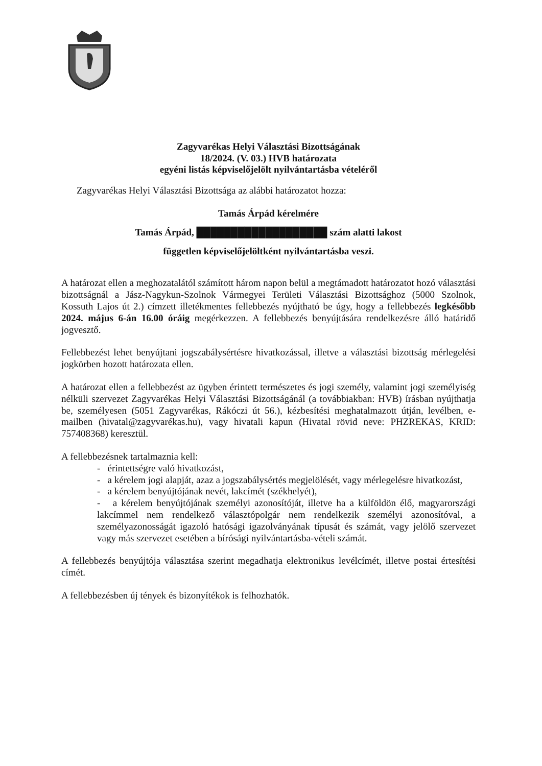Zagyvarékas Helyi Választási Bizottságának
18/2024. (V. 03.) HVB határozata
egyéni listás képviselőjelölt nyilvántartásba vételéről
Zagyvarékas Helyi Választási Bizottsága az alábbi határozatot hozza:
Tamás Árpád kérelmére
Tamás Árpád, ███████████████████ szám alatti lakost
független képviselőjelöltként nyilvántartásba veszi.
A határozat ellen a meghozatalától számított három napon belül a megtámadott határozatot hozó választási bizottságnál a Jász-Nagykun-Szolnok Vármegyei Területi Választási Bizottsághoz (5000 Szolnok, Kossuth Lajos út 2.) címzett illetékmentes fellebbezés nyújtható be úgy, hogy a fellebbezés legkésőbb 2024. május 6-án 16.00 óráig megérkezzen. A fellebbezés benyújtására rendelkezésre álló határidő jogvesztő.
Fellebbezést lehet benyújtani jogszabálysértésre hivatkozással, illetve a választási bizottság mérlegelési jogkörben hozott határozata ellen.
A határozat ellen a fellebbezést az ügyben érintett természetes és jogi személy, valamint jogi személyiség nélküli szervezet Zagyvarékas Helyi Választási Bizottságánál (a továbbiakban: HVB) írásban nyújthatja be, személyesen (5051 Zagyvarékas, Rákóczi út 56.), kézbesítési meghatalmazott útján, levélben, e-mailben (hivatal@zagyvarékas.hu), vagy hivatali kapun (Hivatal rövid neve: PHZREKAS, KRID: 757408368) keresztül.
A fellebbezésnek tartalmaznia kell:
- érintettségre való hivatkozást,
- a kérelem jogi alapját, azaz a jogszabálysértés megjelölését, vagy mérlegelésre hivatkozást,
- a kérelem benyújtójának nevét, lakcímét (székhelyét),
- a kérelem benyújtójának személyi azonosítóját, illetve ha a külföldön élő, magyarországi lakcímmel nem rendelkező választópolgár nem rendelkezik személyi azonosítóval, a személyazonosságát igazoló hatósági igazolványának típusát és számát, vagy jelölő szervezet vagy más szervezet esetében a bírósági nyilvántartásba-vételi számát.
A fellebbezés benyújtója választása szerint megadhatja elektronikus levélcímét, illetve postai értesítési címét.
A fellebbezésben új tények és bizonyítékok is felhozhatók.